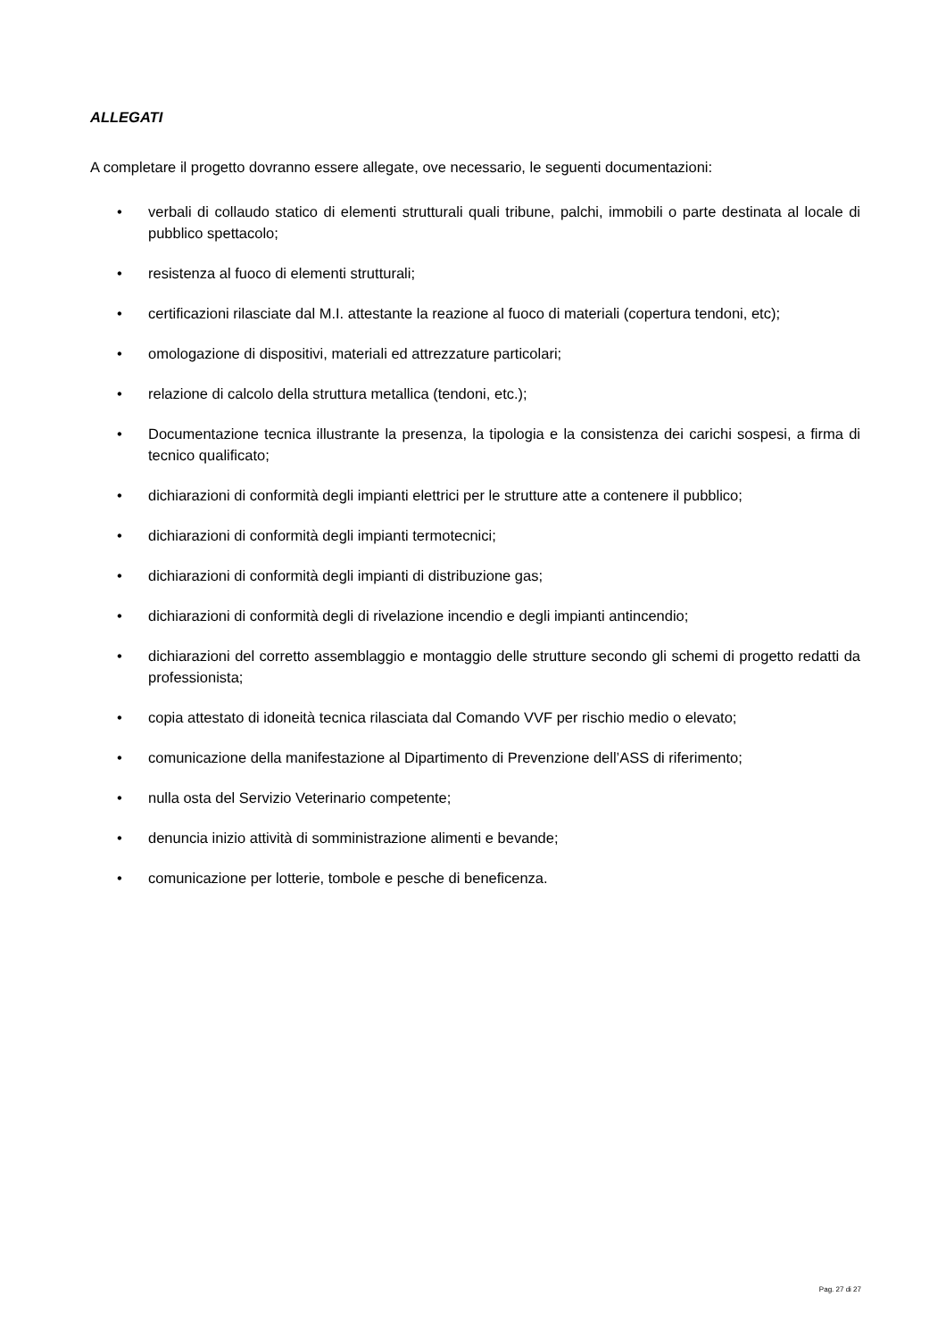ALLEGATI
A completare il progetto dovranno essere allegate, ove necessario, le seguenti documentazioni:
• verbali di collaudo statico di elementi strutturali quali tribune, palchi, immobili o parte destinata al locale di pubblico spettacolo;
• resistenza al fuoco di elementi strutturali;
• certificazioni rilasciate dal M.I. attestante la reazione al fuoco di materiali (copertura tendoni, etc);
• omologazione di dispositivi, materiali ed attrezzature particolari;
• relazione di calcolo della struttura metallica (tendoni, etc.);
• Documentazione tecnica illustrante la presenza, la tipologia e la consistenza dei carichi sospesi, a firma di tecnico qualificato;
• dichiarazioni di conformità degli impianti elettrici per le strutture atte a contenere il pubblico;
• dichiarazioni di conformità degli impianti termotecnici;
• dichiarazioni di conformità degli impianti di distribuzione gas;
• dichiarazioni di conformità degli di rivelazione incendio e degli impianti antincendio;
• dichiarazioni del corretto assemblaggio e montaggio delle strutture secondo gli schemi di progetto redatti da professionista;
• copia attestato di idoneità tecnica rilasciata dal Comando VVF per rischio medio o elevato;
• comunicazione della manifestazione al Dipartimento di Prevenzione dell’ASS di riferimento;
• nulla osta del Servizio Veterinario competente;
• denuncia inizio attività di somministrazione alimenti e bevande;
• comunicazione per lotterie, tombole e pesche di beneficenza.
Pag. 27 di 27